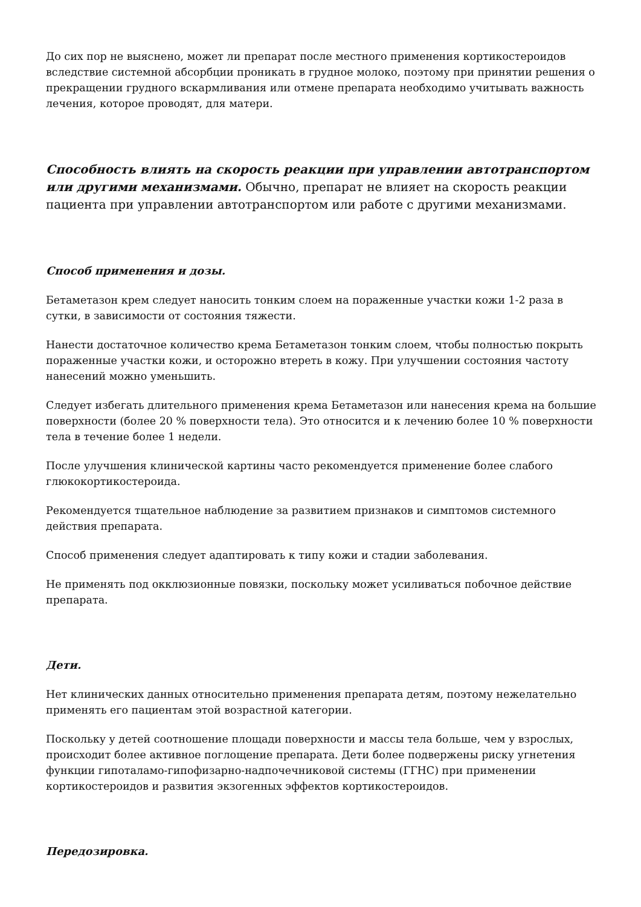До сих пор не выяснено, может ли препарат после местного применения кортикостероидов вследствие системной абсорбции проникать в грудное молоко, поэтому при принятии решения о прекращении грудного вскармливания или отмене препарата необходимо учитывать важность лечения, которое проводят, для матери.
Способность влиять на скорость реакции при управлении автотранспортом или другими механизмами. Обычно, препарат не влияет на скорость реакции пациента при управлении автотранспортом или работе с другими механизмами.
Способ применения и дозы.
Бетаметазон крем следует наносить тонким слоем на пораженные участки кожи 1-2 раза в сутки, в зависимости от состояния тяжести.
Нанести достаточное количество крема Бетаметазон тонким слоем, чтобы полностью покрыть пораженные участки кожи, и осторожно втереть в кожу. При улучшении состояния частоту нанесений можно уменьшить.
Следует избегать длительного применения крема Бетаметазон или нанесения крема на большие поверхности (более 20 % поверхности тела). Это относится и к лечению более 10 % поверхности тела в течение более 1 недели.
После улучшения клинической картины часто рекомендуется применение более слабого глюкокортикостероида.
Рекомендуется тщательное наблюдение за развитием признаков и симптомов системного действия препарата.
Способ применения следует адаптировать к типу кожи и стадии заболевания.
Не применять под окклюзионные повязки, поскольку может усиливаться побочное действие препарата.
Дети.
Нет клинических данных относительно применения препарата детям, поэтому нежелательно применять его пациентам этой возрастной категории.
Поскольку у детей соотношение площади поверхности и массы тела больше, чем у взрослых, происходит более активное поглощение препарата. Дети более подвержены риску угнетения функции гипоталамо-гипофизарно-надпочечниковой системы (ГГНС) при применении кортикостероидов и развития экзогенных эффектов кортикостероидов.
Передозировка.